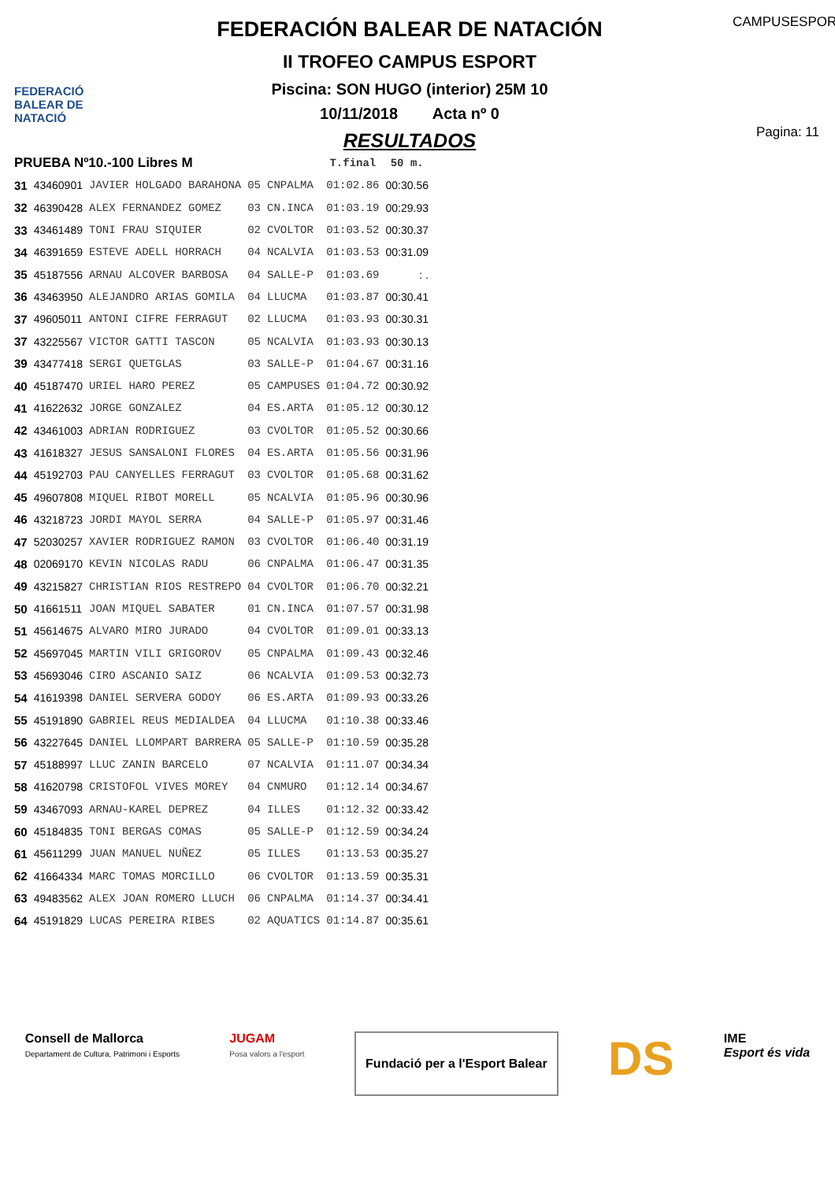FEDERACIÓ BALEAR DE NATACIÓ
FEDERACIÓN BALEAR DE NATACIÓN
II TROFEO CAMPUS ESPORT
Piscina: SON HUGO (interior) 25M 10
10/11/2018 Acta nº 0
RESULTADOS
CAMPUSESPORT
Pagina: 11
| PRUEBA Nº10.-100 Libres M | | | | | T.final | 50 m. |
| --- | --- | --- | --- | --- | --- | --- |
| 31 | 43460901 | JAVIER HOLGADO BARAHONA | 05 | CNPALMA | 01:02.86 | 00:30.56 |
| 32 | 46390428 | ALEX FERNANDEZ GOMEZ | 03 | CN.INCA | 01:03.19 | 00:29.93 |
| 33 | 43461489 | TONI FRAU SIQUIER | 02 | CVOLTOR | 01:03.52 | 00:30.37 |
| 34 | 46391659 | ESTEVE ADELL HORRACH | 04 | NCALVIA | 01:03.53 | 00:31.09 |
| 35 | 45187556 | ARNAU ALCOVER BARBOSA | 04 | SALLE-P | 01:03.69 | : . |
| 36 | 43463950 | ALEJANDRO ARIAS GOMILA | 04 | LLUCMA | 01:03.87 | 00:30.41 |
| 37 | 49605011 | ANTONI CIFRE FERRAGUT | 02 | LLUCMA | 01:03.93 | 00:30.31 |
| 37 | 43225567 | VICTOR GATTI TASCON | 05 | NCALVIA | 01:03.93 | 00:30.13 |
| 39 | 43477418 | SERGI QUETGLAS | 03 | SALLE-P | 01:04.67 | 00:31.16 |
| 40 | 45187470 | URIEL HARO PEREZ | 05 | CAMPUSES | 01:04.72 | 00:30.92 |
| 41 | 41622632 | JORGE GONZALEZ | 04 | ES.ARTA | 01:05.12 | 00:30.12 |
| 42 | 43461003 | ADRIAN RODRIGUEZ | 03 | CVOLTOR | 01:05.52 | 00:30.66 |
| 43 | 41618327 | JESUS SANSALONI FLORES | 04 | ES.ARTA | 01:05.56 | 00:31.96 |
| 44 | 45192703 | PAU CANYELLES FERRAGUT | 03 | CVOLTOR | 01:05.68 | 00:31.62 |
| 45 | 49607808 | MIQUEL RIBOT MORELL | 05 | NCALVIA | 01:05.96 | 00:30.96 |
| 46 | 43218723 | JORDI MAYOL SERRA | 04 | SALLE-P | 01:05.97 | 00:31.46 |
| 47 | 52030257 | XAVIER RODRIGUEZ RAMON | 03 | CVOLTOR | 01:06.40 | 00:31.19 |
| 48 | 02069170 | KEVIN NICOLAS RADU | 06 | CNPALMA | 01:06.47 | 00:31.35 |
| 49 | 43215827 | CHRISTIAN RIOS RESTREPO | 04 | CVOLTOR | 01:06.70 | 00:32.21 |
| 50 | 41661511 | JOAN MIQUEL SABATER | 01 | CN.INCA | 01:07.57 | 00:31.98 |
| 51 | 45614675 | ALVARO MIRO JURADO | 04 | CVOLTOR | 01:09.01 | 00:33.13 |
| 52 | 45697045 | MARTIN VILI GRIGOROV | 05 | CNPALMA | 01:09.43 | 00:32.46 |
| 53 | 45693046 | CIRO ASCANIO SAIZ | 06 | NCALVIA | 01:09.53 | 00:32.73 |
| 54 | 41619398 | DANIEL SERVERA GODOY | 06 | ES.ARTA | 01:09.93 | 00:33.26 |
| 55 | 45191890 | GABRIEL REUS MEDIALDEA | 04 | LLUCMA | 01:10.38 | 00:33.46 |
| 56 | 43227645 | DANIEL LLOMPART BARRERA | 05 | SALLE-P | 01:10.59 | 00:35.28 |
| 57 | 45188997 | LLUC ZANIN BARCELO | 07 | NCALVIA | 01:11.07 | 00:34.34 |
| 58 | 41620798 | CRISTOFOL VIVES MOREY | 04 | CNMURO | 01:12.14 | 00:34.67 |
| 59 | 43467093 | ARNAU-KAREL DEPREZ | 04 | ILLES | 01:12.32 | 00:33.42 |
| 60 | 45184835 | TONI BERGAS COMAS | 05 | SALLE-P | 01:12.59 | 00:34.24 |
| 61 | 45611299 | JUAN MANUEL NUÑEZ | 05 | ILLES | 01:13.53 | 00:35.27 |
| 62 | 41664334 | MARC TOMAS MORCILLO | 06 | CVOLTOR | 01:13.59 | 00:35.31 |
| 63 | 49483562 | ALEX JOAN ROMERO LLUCH | 06 | CNPALMA | 01:14.37 | 00:34.41 |
| 64 | 45191829 | LUCAS PEREIRA RIBES | 02 | AQUATICS | 01:14.87 | 00:35.61 |
Consell de Mallorca
Departament de Cultura, Patrimoni i Esports
JUGAM
Posa valors a l'esport
Fundació per a l'Esport Balear
DS
IME
Esport és vida